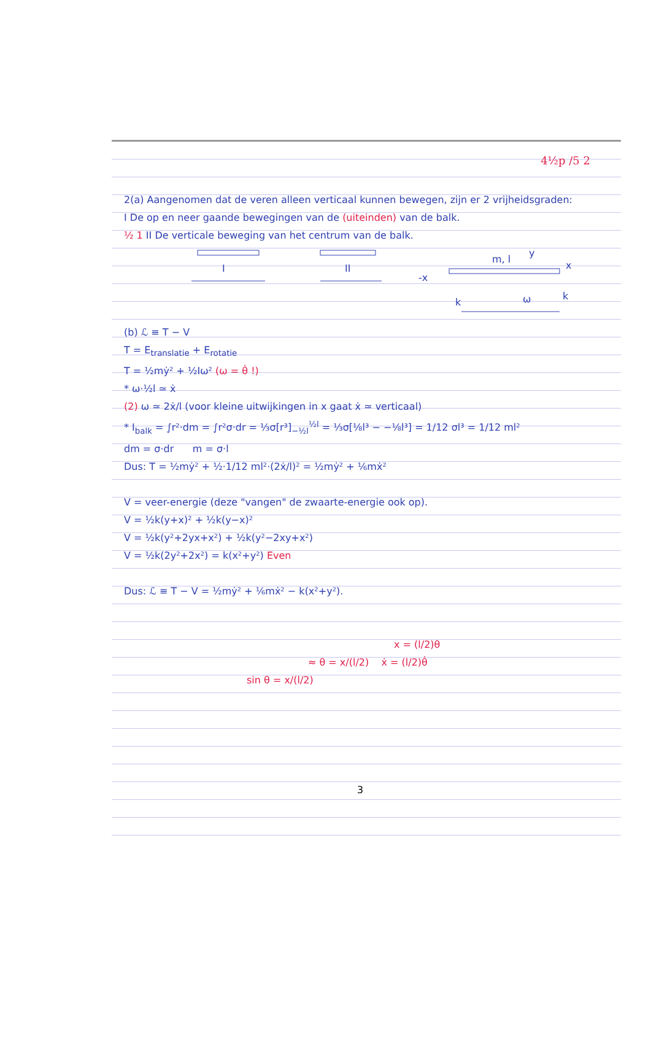4½p /5 2
2(a) Aangenomen dat de veren alleen verticaal kunnen bewegen, zijn er 2 vrijheidsgraden:
I De op en neer gaande bewegingen van de (uiteinden) van de balk.
½ 1 II De verticale beweging van het centrum van de balk.
I
II
m, l
y
x
-x
ω
k
k
(b) ℒ ≡ T − V
T = E<sub>translatie</sub> + E<sub>rotatie</sub>
T = ½mẏ² + ½Iω² (ω = θ̇ !)
* ω·½l ≃ ẋ
(2) ω ≃ 2ẋ/l (voor kleine uitwijkingen in x gaat ẋ ≃ verticaal)
* I<sub>balk</sub> = ∫r²·dm = ∫r²σ·dr = ⅓σ[r³]<sub>−½l</sub><sup>½l</sup> = ⅓σ[⅛l³ − −⅛l³] = 1/12 σl³ = 1/12 ml²
dm = σ·dr m = σ·l
Dus: T = ½mẏ² + ½·1/12 ml²·(2ẋ/l)² = ½mẏ² + ⅙mẋ²
V = veer-energie (deze "vangen" de zwaarte-energie ook op).
V = ½k(y+x)² + ½k(y−x)²
V = ½k(y²+2yx+x²) + ½k(y²−2xy+x²)
V = ½k(2y²+2x²) = k(x²+y²) Even
Dus: ℒ ≡ T − V = ½mẏ² + ⅙mẋ² − k(x²+y²).
x = (l/2)θ
≈ θ = x/(l/2) ẋ = (l/2)θ̇
sin θ = x/(l/2)
3